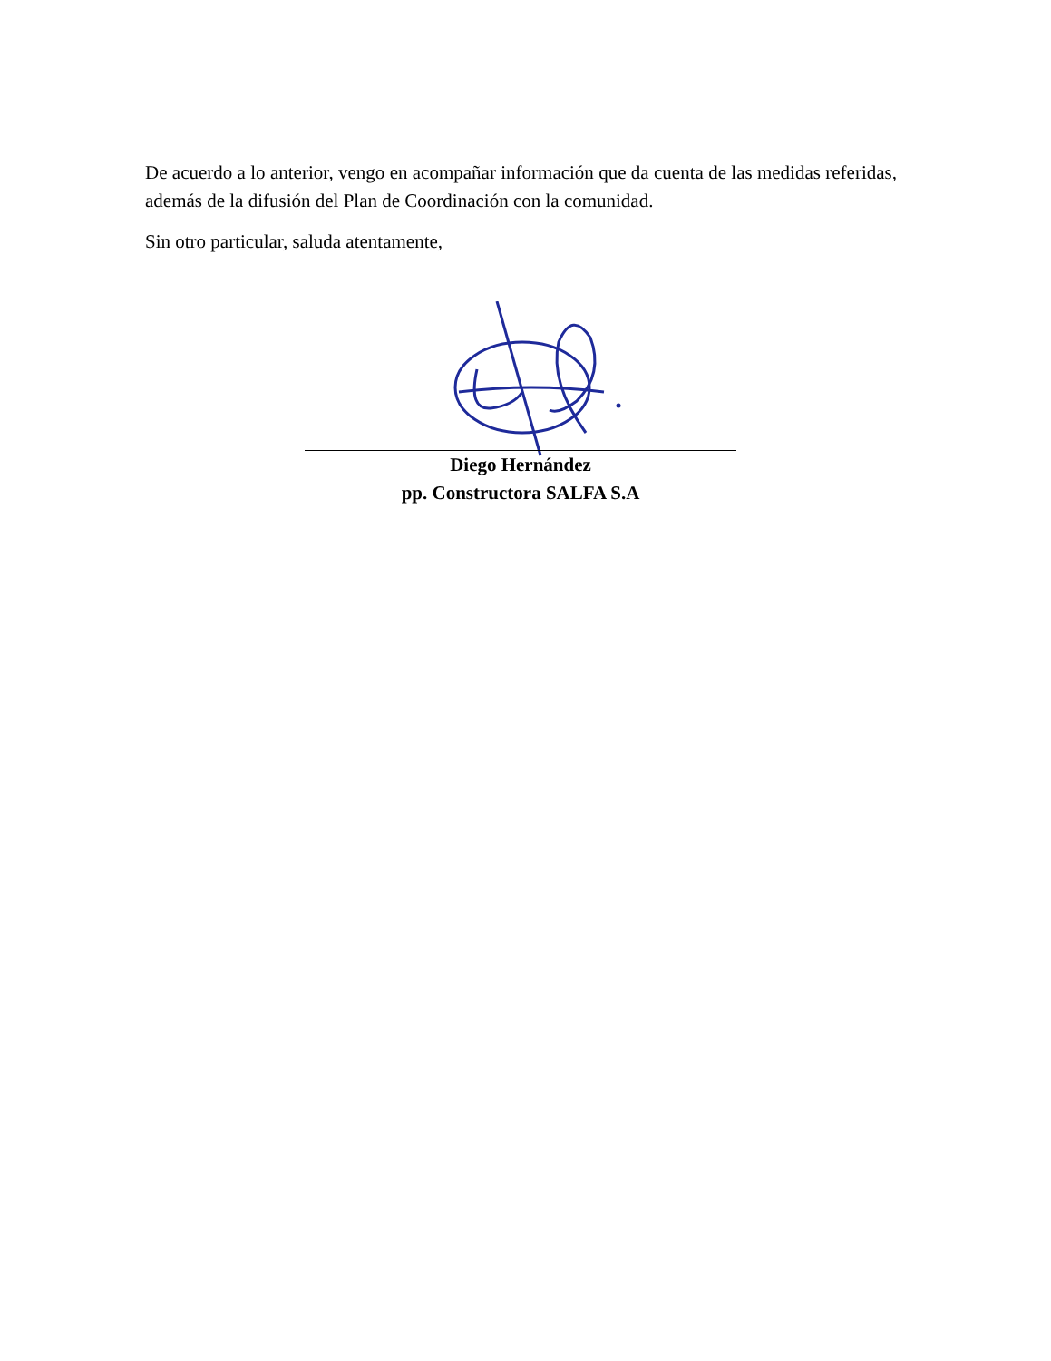De acuerdo a lo anterior, vengo en acompañar información que da cuenta de las medidas referidas, además de la difusión del Plan de Coordinación con la comunidad.
Sin otro particular, saluda atentamente,
Diego Hernández
pp. Constructora SALFA S.A